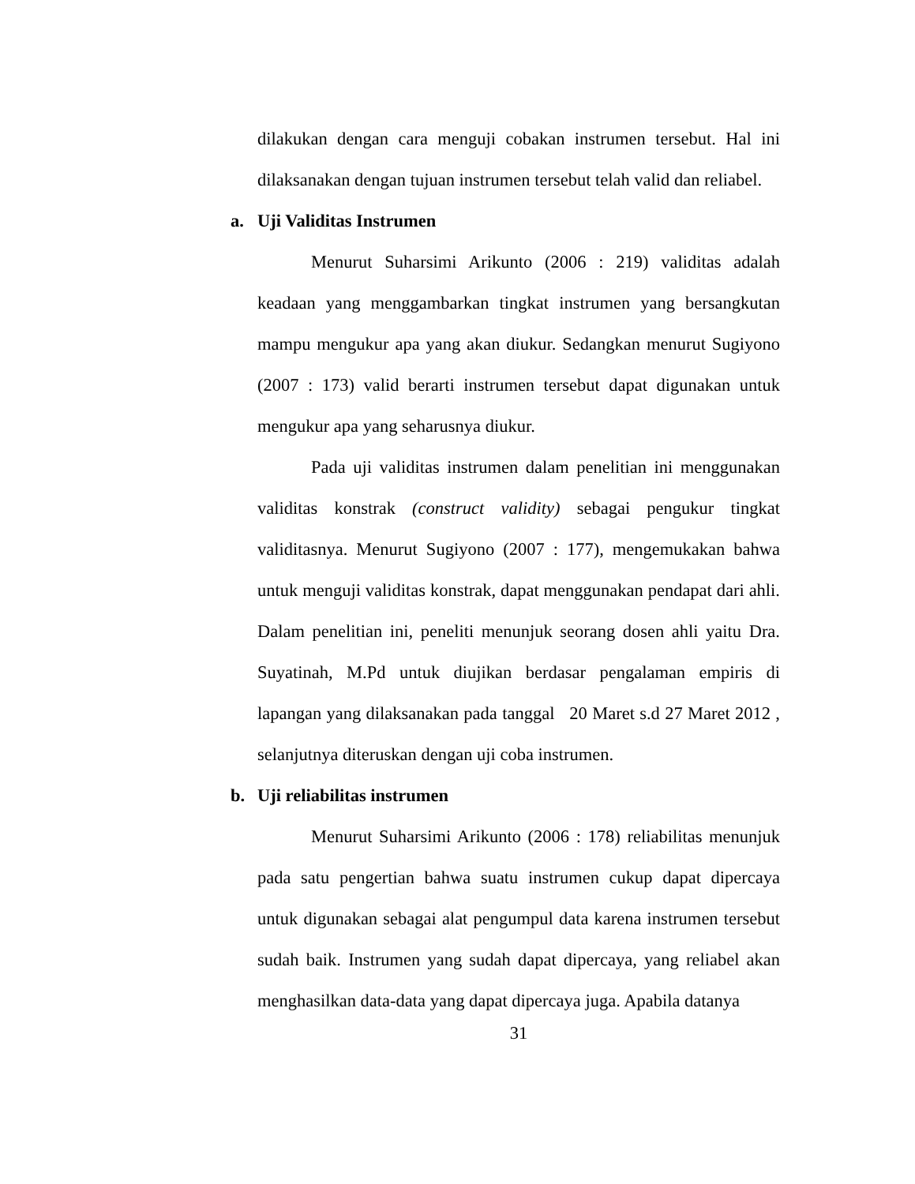dilakukan dengan cara menguji cobakan instrumen tersebut. Hal ini dilaksanakan dengan tujuan instrumen tersebut telah valid dan reliabel.
a. Uji Validitas Instrumen
Menurut Suharsimi Arikunto (2006 : 219) validitas adalah keadaan yang menggambarkan tingkat instrumen yang bersangkutan mampu mengukur apa yang akan diukur. Sedangkan menurut Sugiyono (2007 : 173) valid berarti instrumen tersebut dapat digunakan untuk mengukur apa yang seharusnya diukur.
Pada uji validitas instrumen dalam penelitian ini menggunakan validitas konstrak (construct validity) sebagai pengukur tingkat validitasnya. Menurut Sugiyono (2007 : 177), mengemukakan bahwa untuk menguji validitas konstrak, dapat menggunakan pendapat dari ahli. Dalam penelitian ini, peneliti menunjuk seorang dosen ahli yaitu Dra. Suyatinah, M.Pd untuk diujikan berdasar pengalaman empiris di lapangan yang dilaksanakan pada tanggal 20 Maret s.d 27 Maret 2012 , selanjutnya diteruskan dengan uji coba instrumen.
b. Uji reliabilitas instrumen
Menurut Suharsimi Arikunto (2006 : 178) reliabilitas menunjuk pada satu pengertian bahwa suatu instrumen cukup dapat dipercaya untuk digunakan sebagai alat pengumpul data karena instrumen tersebut sudah baik. Instrumen yang sudah dapat dipercaya, yang reliabel akan menghasilkan data-data yang dapat dipercaya juga. Apabila datanya
31